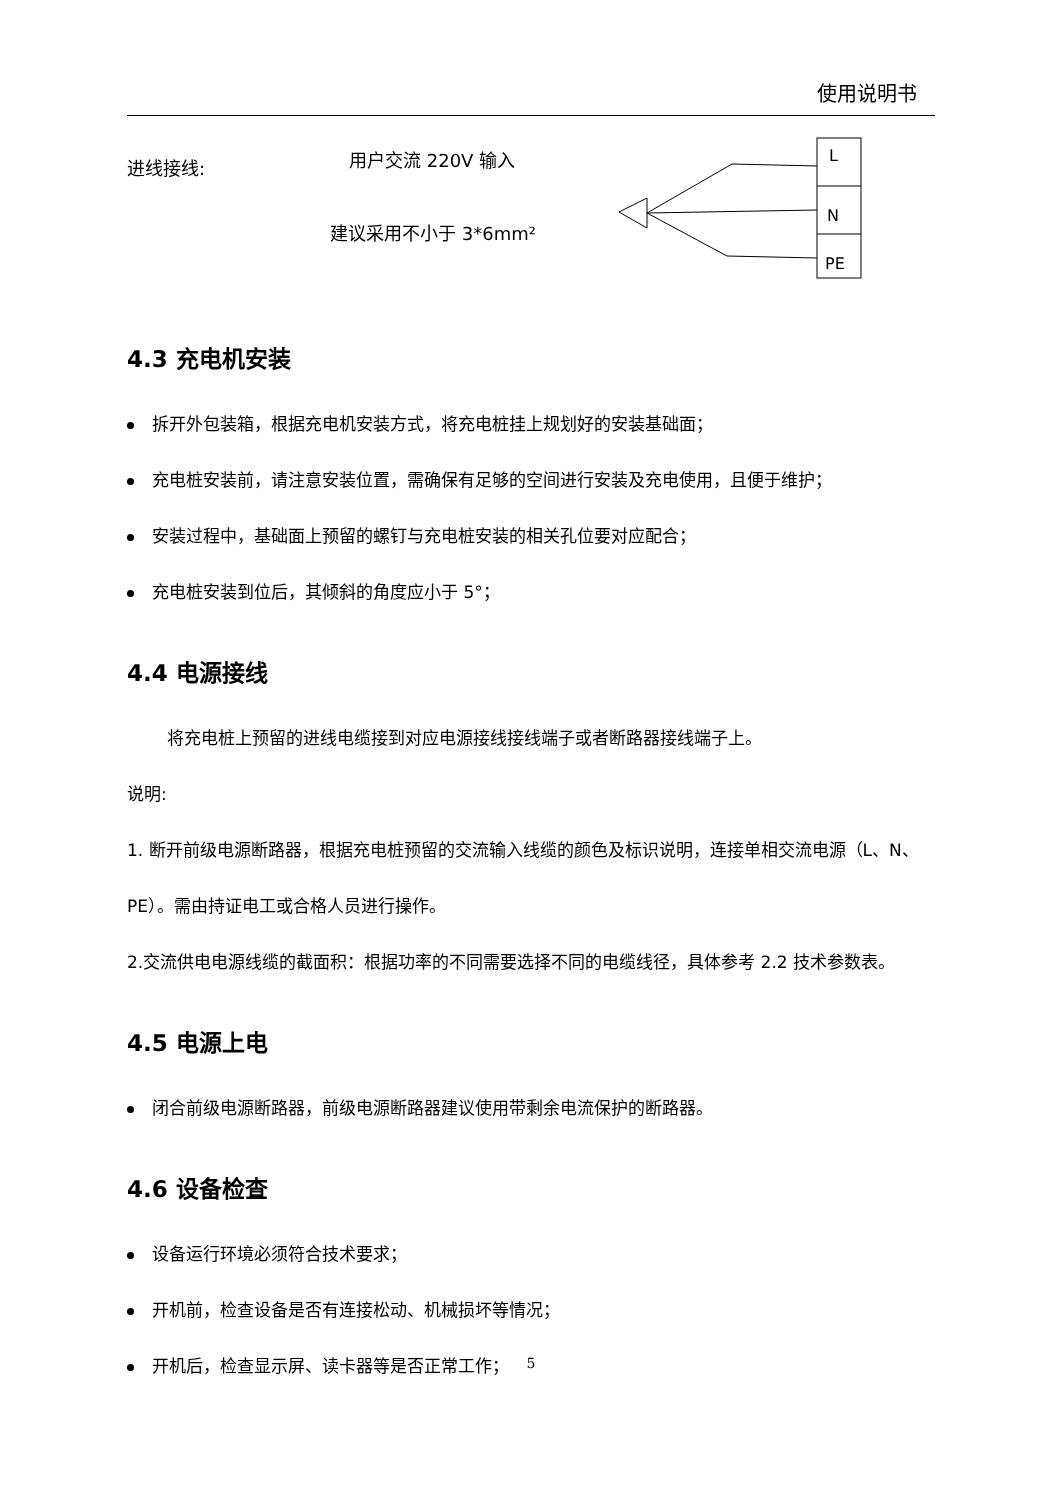使用说明书
进线接线: 用户交流 220V 输入
建议采用不小于 3*6mm²
L
N
PE
4.3 充电机安装
拆开外包装箱，根据充电机安装方式，将充电桩挂上规划好的安装基础面；
充电桩安装前，请注意安装位置，需确保有足够的空间进行安装及充电使用，且便于维护；
安装过程中，基础面上预留的螺钉与充电桩安装的相关孔位要对应配合；
充电桩安装到位后，其倾斜的角度应小于 5°；
4.4 电源接线
将充电桩上预留的进线电缆接到对应电源接线接线端子或者断路器接线端子上。
说明:
1. 断开前级电源断路器，根据充电桩预留的交流输入线缆的颜色及标识说明，连接单相交流电源（L、N、PE）。需由持证电工或合格人员进行操作。
2.交流供电电源线缆的截面积：根据功率的不同需要选择不同的电缆线径，具体参考 2.2 技术参数表。
4.5 电源上电
闭合前级电源断路器，前级电源断路器建议使用带剩余电流保护的断路器。
4.6 设备检查
设备运行环境必须符合技术要求；
开机前，检查设备是否有连接松动、机械损坏等情况；
开机后，检查显示屏、读卡器等是否正常工作；
5